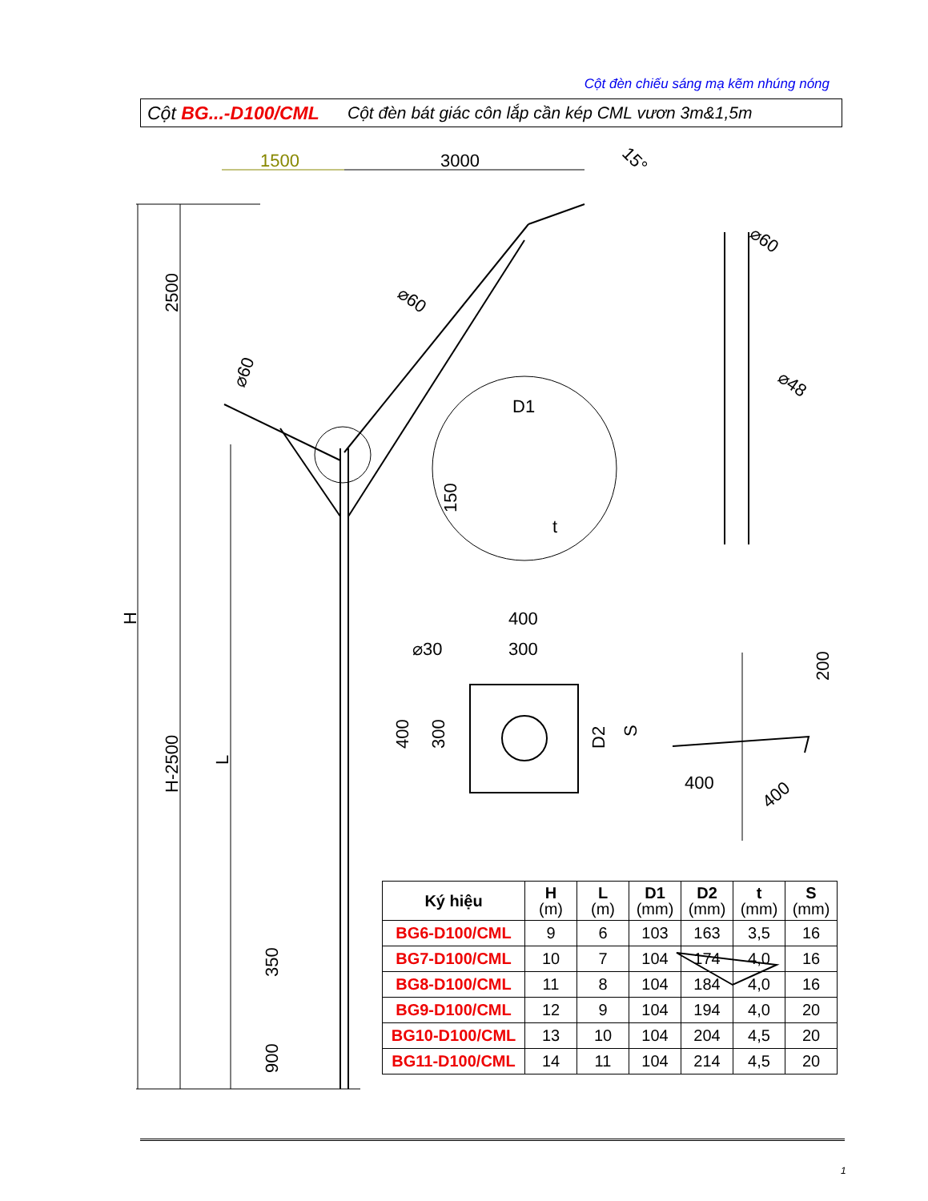Cột đèn chiếu sáng mạ kẽm nhúng nóng
Cột BG...-D100/CML Cột đèn bát giác côn lắp cần kép CML vươn 3m&1,5m
1500
3000
15°
2500
H-2500
H
L
⌀60
⌀60
D1
150
t
⌀60
⌀48
400
300
⌀30
400
300
D2
S
200
400
400
350
900
| Ký hiệu | H (m) | L (m) | D1 (mm) | D2 (mm) | t (mm) | S (mm) |
| --- | --- | --- | --- | --- | --- | --- |
| BG6-D100/CML | 9 | 6 | 103 | 163 | 3,5 | 16 |
| BG7-D100/CML | 10 | 7 | 104 | 174 | 4,0 | 16 |
| BG8-D100/CML | 11 | 8 | 104 | 184 | 4,0 | 16 |
| BG9-D100/CML | 12 | 9 | 104 | 194 | 4,0 | 20 |
| BG10-D100/CML | 13 | 10 | 104 | 204 | 4,5 | 20 |
| BG11-D100/CML | 14 | 11 | 104 | 214 | 4,5 | 20 |
1